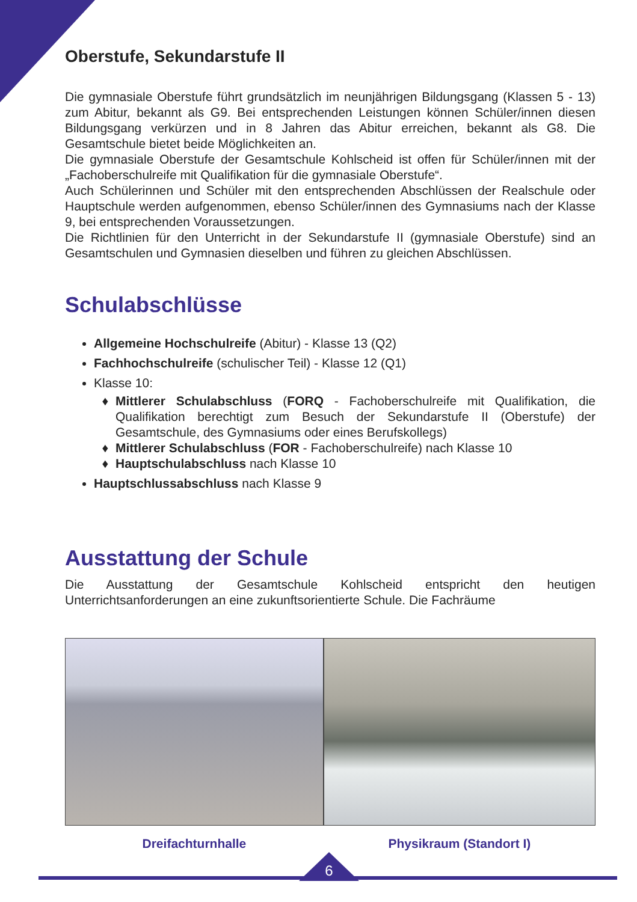Oberstufe, Sekundarstufe II
Die gymnasiale Oberstufe führt grundsätzlich im neunjährigen Bildungsgang (Klassen 5 - 13) zum Abitur, bekannt als G9. Bei entsprechenden Leistungen können Schüler/innen diesen Bildungsgang verkürzen und in 8 Jahren das Abitur erreichen, bekannt als G8. Die Gesamtschule bietet beide Möglichkeiten an.
Die gymnasiale Oberstufe der Gesamtschule Kohlscheid ist offen für Schüler/innen mit der „Fachoberschulreife mit Qualifikation für die gymnasiale Oberstufe“.
Auch Schülerinnen und Schüler mit den entsprechenden Abschlüssen der Realschule oder Hauptschule werden aufgenommen, ebenso Schüler/innen des Gymnasiums nach der Klasse 9, bei entsprechenden Voraussetzungen.
Die Richtlinien für den Unterricht in der Sekundarstufe II (gymnasiale Oberstufe) sind an Gesamtschulen und Gymnasien dieselben und führen zu gleichen Abschlüssen.
Schulabschlüsse
Allgemeine Hochschulreife (Abitur) - Klasse 13 (Q2)
Fachhochschulreife (schulischer Teil) - Klasse 12 (Q1)
Klasse 10:
Mittlerer Schulabschluss (FORQ - Fachoberschulreife mit Qualifikation, die Qualifikation berechtigt zum Besuch der Sekundarstufe II (Oberstufe) der Gesamtschule, des Gymnasiums oder eines Berufskollegs)
Mittlerer Schulabschluss (FOR - Fachoberschulreife) nach Klasse 10
Hauptschulabschluss nach Klasse 10
Hauptschlussabschluss nach Klasse 9
Ausstattung der Schule
Die Ausstattung der Gesamtschule Kohlscheid entspricht den heutigen Unterrichtsanforderungen an eine zukunftsorientierte Schule. Die Fachräume
Dreifachturnhalle Physikraum (Standort I)
6